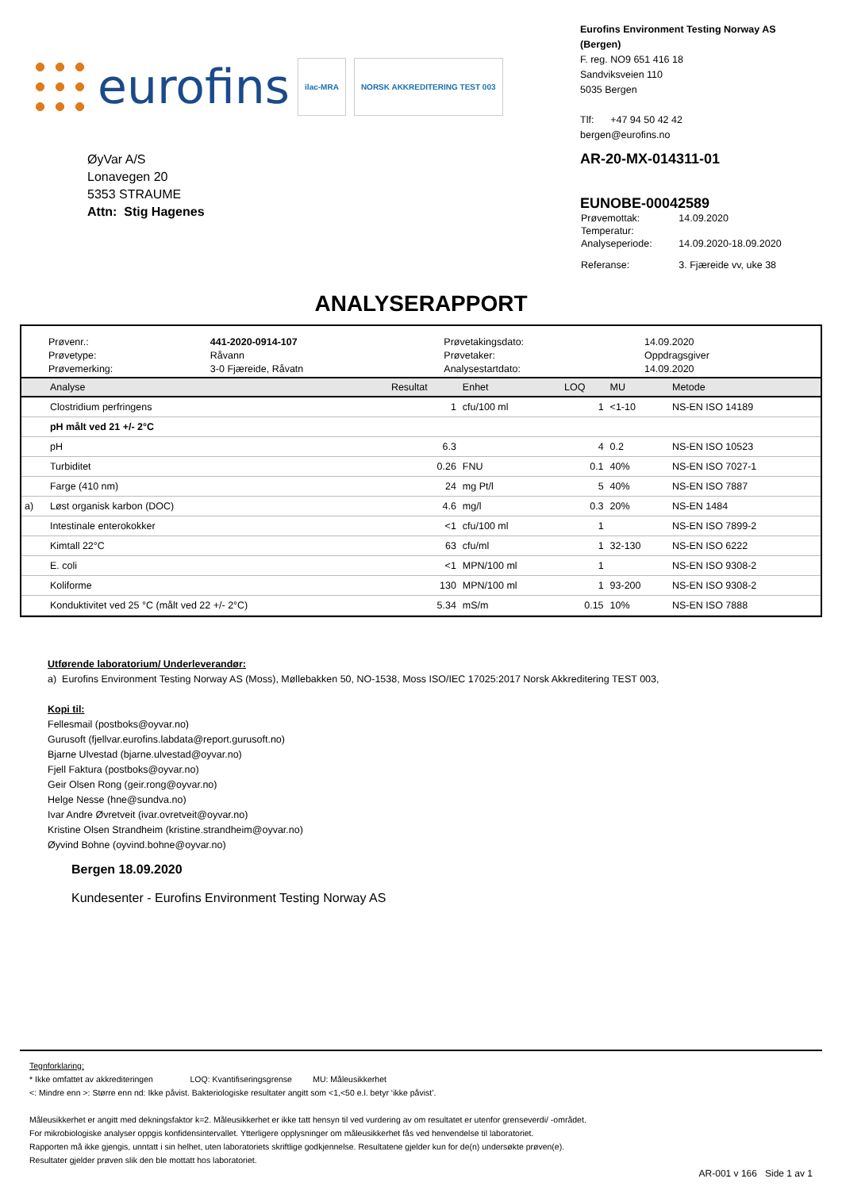eurofins ilac-MRA NORSK AKKREDITERING TEST 003
Eurofins Environment Testing Norway AS (Bergen)
F. reg. NO9 651 416 18
Sandviksveien 110
5035 Bergen
Tlf: +47 94 50 42 42
bergen@eurofins.no
ØyVar A/S
Lonavegen 20
5353 STRAUME
Attn: Stig Hagenes
AR-20-MX-014311-01
EUNOBE-00042589
| Prøvemottak: | 14.09.2020 |
| Temperatur: | |
| Analyseperiode: | 14.09.2020-18.09.2020 |
| Referanse: | 3. Fjæreide vv, uke 38 |
ANALYSERAPPORT
| Prøvenr.: | 441-2020-0914-107 | Prøvetakingsdato: | 14.09.2020 |
| Prøvetype: | Råvann | Prøvetaker: | Oppdragsgiver |
| Prøvemerking: | 3-0 Fjæreide, Råvatn | Analysestartdato: | 14.09.2020 |
| | Analyse | Resultat | Enhet | LOQ | MU | Metode |
| --- | --- | --- | --- | --- | --- | --- |
| | Clostridium perfringens | 1 | cfu/100 ml | 1 | <1-10 | NS-EN ISO 14189 |
| | pH målt ved 21 +/- 2°C | | | | | |
| | pH | 6.3 | | 4 | 0.2 | NS-EN ISO 10523 |
| | Turbiditet | 0.26 | FNU | 0.1 | 40% | NS-EN ISO 7027-1 |
| | Farge (410 nm) | 24 | mg Pt/l | 5 | 40% | NS-EN ISO 7887 |
| a) | Løst organisk karbon (DOC) | 4.6 | mg/l | 0.3 | 20% | NS-EN 1484 |
| | Intestinale enterokokker | <1 | cfu/100 ml | 1 | | NS-EN ISO 7899-2 |
| | Kimtall 22°C | 63 | cfu/ml | 1 | 32-130 | NS-EN ISO 6222 |
| | E. coli | <1 | MPN/100 ml | 1 | | NS-EN ISO 9308-2 |
| | Koliforme | 130 | MPN/100 ml | 1 | 93-200 | NS-EN ISO 9308-2 |
| | Konduktivitet ved 25 °C (målt ved 22 +/- 2°C) | 5.34 | mS/m | 0.15 | 10% | NS-EN ISO 7888 |
Utførende laboratorium/ Underleverandør:
a) Eurofins Environment Testing Norway AS (Moss), Møllebakken 50, NO-1538, Moss ISO/IEC 17025:2017 Norsk Akkreditering TEST 003,
Kopi til:
Fellesmail (postboks@oyvar.no)
Gurusoft (fjellvar.eurofins.labdata@report.gurusoft.no)
Bjarne Ulvestad (bjarne.ulvestad@oyvar.no)
Fjell Faktura (postboks@oyvar.no)
Geir Olsen Rong (geir.rong@oyvar.no)
Helge Nesse (hne@sundva.no)
Ivar Andre Øvretveit (ivar.ovretveit@oyvar.no)
Kristine Olsen Strandheim (kristine.strandheim@oyvar.no)
Øyvind Bohne (oyvind.bohne@oyvar.no)
Bergen 18.09.2020
Kundesenter - Eurofins Environment Testing Norway AS
Tegnforklaring:
* Ikke omfattet av akkrediteringen LOQ: Kvantifiseringsgrense MU: Måleusikkerhet
<: Mindre enn >: Større enn nd: Ikke påvist. Bakteriologiske resultater angitt som <1,<50 e.l. betyr ‘ikke påvist’.
Måleusikkerhet er angitt med dekningsfaktor k=2. Måleusikkerhet er ikke tatt hensyn til ved vurdering av om resultatet er utenfor grenseverdi/ -området.
For mikrobiologiske analyser oppgis konfidensintervallet. Ytterligere opplysninger om måleusikkerhet fås ved henvendelse til laboratoriet.
Rapporten må ikke gjengis, unntatt i sin helhet, uten laboratoriets skriftlige godkjennelse. Resultatene gjelder kun for de(n) undersøkte prøven(e).
Resultater gjelder prøven slik den ble mottatt hos laboratoriet.
AR-001 v 166 Side 1 av 1